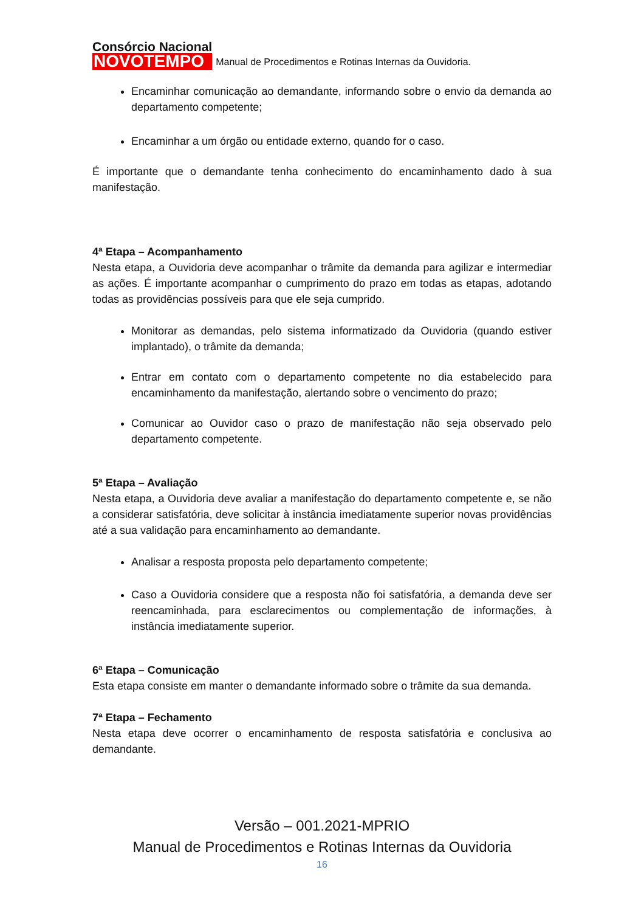Consórcio Nacional
NOVOTEMPO
Manual de Procedimentos e Rotinas Internas da Ouvidoria.
Encaminhar comunicação ao demandante, informando sobre o envio da demanda ao departamento competente;
Encaminhar a um órgão ou entidade externo, quando for o caso.
É importante que o demandante tenha conhecimento do encaminhamento dado à sua manifestação.
4ª Etapa – Acompanhamento
Nesta etapa, a Ouvidoria deve acompanhar o trâmite da demanda para agilizar e intermediar as ações. É importante acompanhar o cumprimento do prazo em todas as etapas, adotando todas as providências possíveis para que ele seja cumprido.
Monitorar as demandas, pelo sistema informatizado da Ouvidoria (quando estiver implantado), o trâmite da demanda;
Entrar em contato com o departamento competente no dia estabelecido para encaminhamento da manifestação, alertando sobre o vencimento do prazo;
Comunicar ao Ouvidor caso o prazo de manifestação não seja observado pelo departamento competente.
5ª Etapa – Avaliação
Nesta etapa, a Ouvidoria deve avaliar a manifestação do departamento competente e, se não a considerar satisfatória, deve solicitar à instância imediatamente superior novas providências até a sua validação para encaminhamento ao demandante.
Analisar a resposta proposta pelo departamento competente;
Caso a Ouvidoria considere que a resposta não foi satisfatória, a demanda deve ser reencaminhada, para esclarecimentos ou complementação de informações, à instância imediatamente superior.
6ª Etapa – Comunicação
Esta etapa consiste em manter o demandante informado sobre o trâmite da sua demanda.
7ª Etapa – Fechamento
Nesta etapa deve ocorrer o encaminhamento de resposta satisfatória e conclusiva ao demandante.
Versão – 001.2021-MPRIO
Manual de Procedimentos e Rotinas Internas da Ouvidoria
16